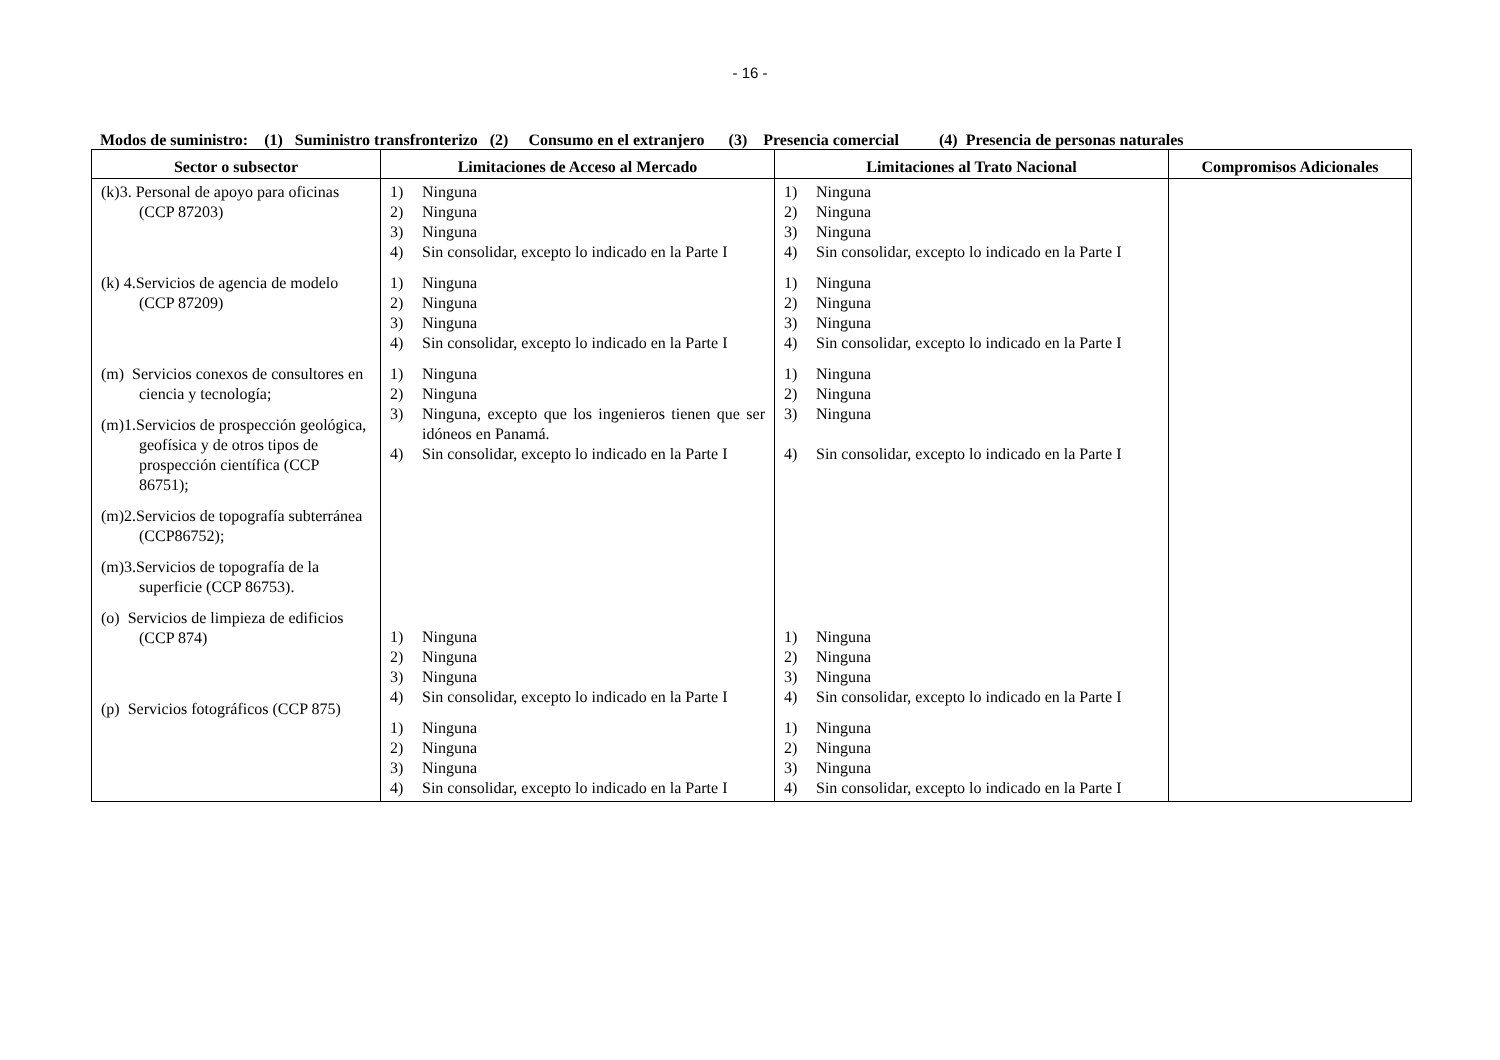- 16 -
Modos de suministro: (1) Suministro transfronterizo (2) Consumo en el extranjero (3) Presencia comercial (4) Presencia de personas naturales
| Sector o subsector | Limitaciones de Acceso al Mercado | Limitaciones al Trato Nacional | Compromisos Adicionales |
| --- | --- | --- | --- |
| (k)3. Personal de apoyo para oficinas (CCP 87203) (k) 4.Servicios de agencia de modelo (CCP 87209) (m) Servicios conexos de consultores en ciencia y tecnología; (m)1.Servicios de prospección geológica, geofísica y de otros tipos de prospección científica (CCP 86751); (m)2.Servicios de topografía subterránea (CCP86752); (m)3.Servicios de topografía de la superficie (CCP 86753). (o) Servicios de limpieza de edificios (CCP 874) (p) Servicios fotográficos (CCP 875) | 1) Ninguna 2) Ninguna 3) Ninguna 4) Sin consolidar, excepto lo indicado en la Parte I 1) Ninguna 2) Ninguna 3) Ninguna 4) Sin consolidar, excepto lo indicado en la Parte I 1) Ninguna 2) Ninguna 3) Ninguna, excepto que los ingenieros tienen que ser idóneos en Panamá. 4) Sin consolidar, excepto lo indicado en la Parte I 1) Ninguna 2) Ninguna 3) Ninguna 4) Sin consolidar, excepto lo indicado en la Parte I 1) Ninguna 2) Ninguna 3) Ninguna 4) Sin consolidar, excepto lo indicado en la Parte I | 1) Ninguna 2) Ninguna 3) Ninguna 4) Sin consolidar, excepto lo indicado en la Parte I 1) Ninguna 2) Ninguna 3) Ninguna 4) Sin consolidar, excepto lo indicado en la Parte I 1) Ninguna 2) Ninguna 3) Ninguna 4) Sin consolidar, excepto lo indicado en la Parte I 1) Ninguna 2) Ninguna 3) Ninguna 4) Sin consolidar, excepto lo indicado en la Parte I 1) Ninguna 2) Ninguna 3) Ninguna 4) Sin consolidar, excepto lo indicado en la Parte I | |